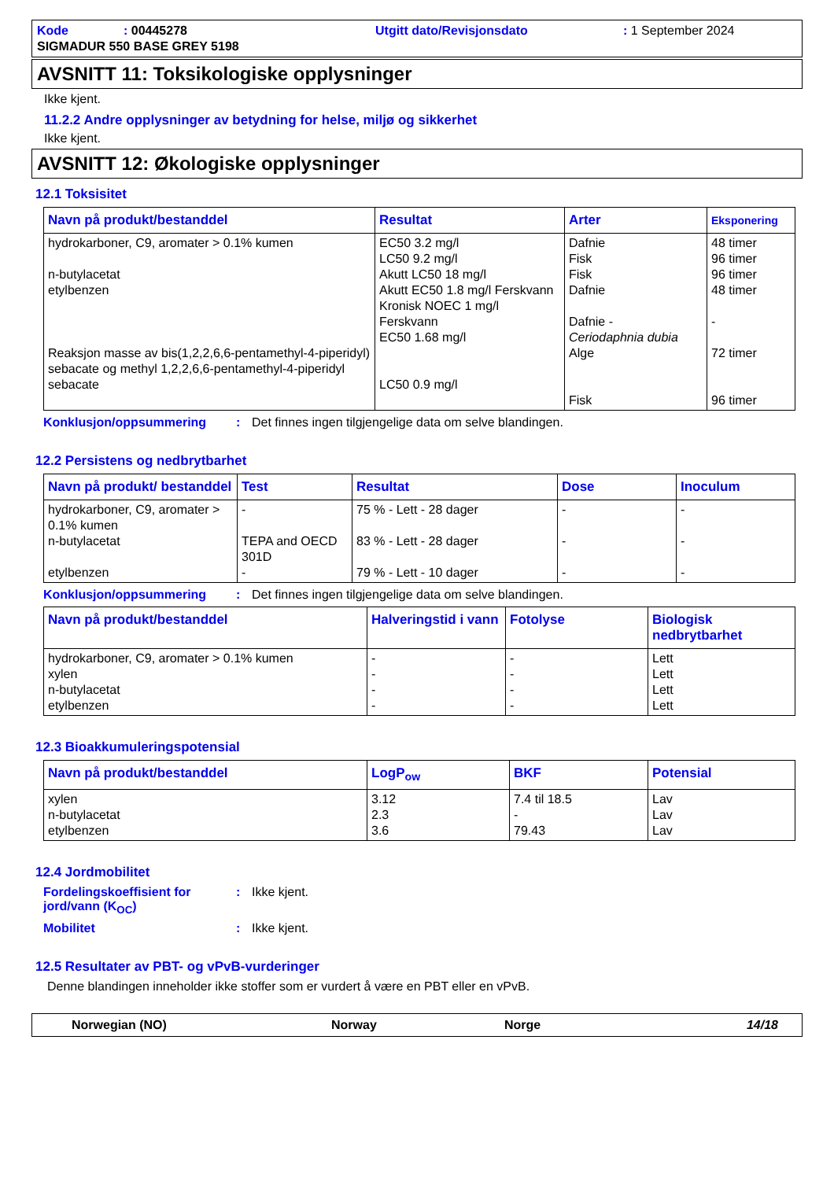Kode: 00445278 Utgitt dato/Revisjonsdato: 1 September 2024 SIGMADUR 550 BASE GREY 5198
AVSNITT 11: Toksikologiske opplysninger
Ikke kjent.
11.2.2 Andre opplysninger av betydning for helse, miljø og sikkerhet
Ikke kjent.
AVSNITT 12: Økologiske opplysninger
12.1 Toksisitet
| Navn på produkt/bestanddel | Resultat | Arter | Eksponering |
| --- | --- | --- | --- |
| hydrokarboner, C9, aromater > 0.1% kumen n-butylacetat etylbenzen Reaksjon masse av bis(1,2,2,6,6-pentamethyl-4-piperidyl) sebacate og methyl 1,2,2,6,6-pentamethyl-4-piperidyl sebacate | EC50 3.2 mg/l LC50 9.2 mg/l Akutt LC50 18 mg/l Akutt EC50 1.8 mg/l Ferskvann Kronisk NOEC 1 mg/l Ferskvann EC50 1.68 mg/l LC50 0.9 mg/l | Dafnie Fisk Fisk Dafnie Dafnie - Ceriodaphnia dubia Alge Fisk | 48 timer 96 timer 96 timer 48 timer - 72 timer 96 timer |
Konklusjon/oppsummering: Det finnes ingen tilgjengelige data om selve blandingen.
12.2 Persistens og nedbrytbarhet
| Navn på produkt/ bestanddel | Test | Resultat | Dose | Inoculum |
| --- | --- | --- | --- | --- |
| hydrokarboner, C9, aromater > 0.1% kumen n-butylacetat etylbenzen | - TEPA and OECD 301D - | 75 % - Lett - 28 dager 83 % - Lett - 28 dager 79 % - Lett - 10 dager | - - - | - - - |
Konklusjon/oppsummering: Det finnes ingen tilgjengelige data om selve blandingen.
| Navn på produkt/bestanddel | Halveringstid i vann | Fotolyse | Biologisk nedbrytbarhet |
| --- | --- | --- | --- |
| hydrokarboner, C9, aromater > 0.1% kumen xylen n-butylacetat etylbenzen | - - - - | - - - - | Lett Lett Lett Lett |
12.3 Bioakkumuleringspotensial
| Navn på produkt/bestanddel | LogP<sub>ow</sub> | BKF | Potensial |
| --- | --- | --- | --- |
| xylen n-butylacetat etylbenzen | 3.12 2.3 3.6 | 7.4 til 18.5 - 79.43 | Lav Lav Lav |
12.4 Jordmobilitet
Fordelingskoeffisient for jord/vann (K<sub>OC</sub>): Ikke kjent.
Mobilitet: Ikke kjent.
12.5 Resultater av PBT- og vPvB-vurderinger
Denne blandingen inneholder ikke stoffer som er vurdert å være en PBT eller en vPvB.
Norwegian (NO) Norway Norge 14/18